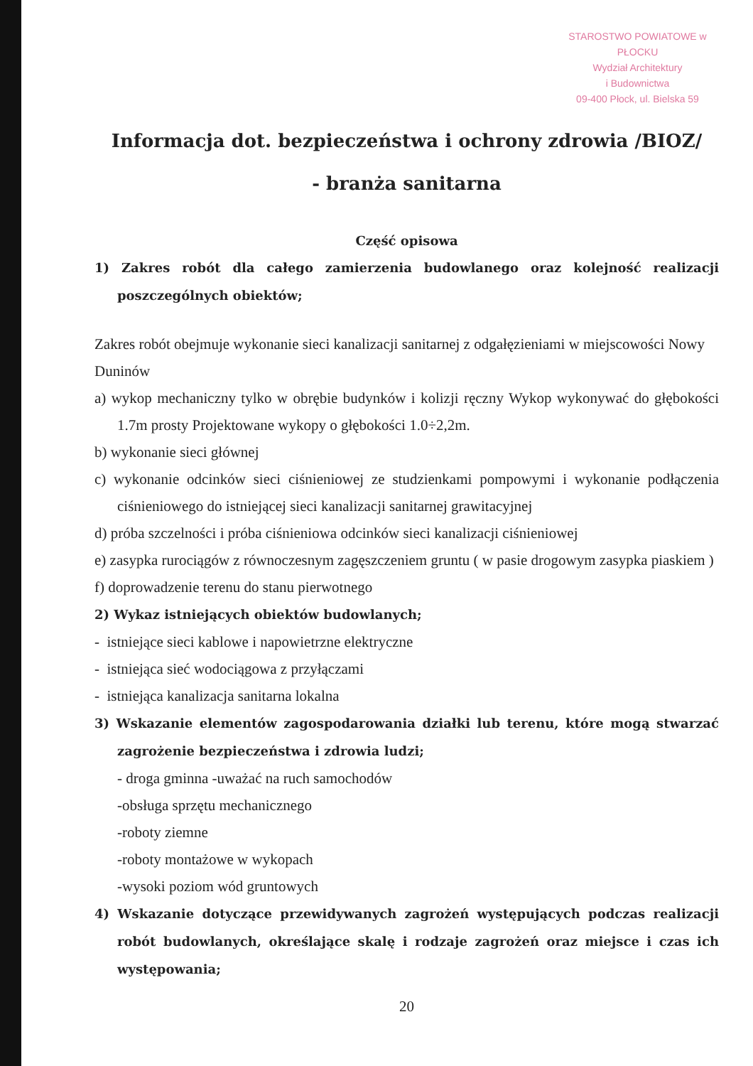STAROSTWO POWIATOWE w PŁOCKU
Wydział Architektury
i Budownictwa
09-400 Płock, ul. Bielska 59
Informacja dot. bezpieczeństwa i ochrony zdrowia /BIOZ/
- branża sanitarna
Część opisowa
1) Zakres robót dla całego zamierzenia budowlanego oraz kolejność realizacji poszczególnych obiektów;
Zakres robót obejmuje wykonanie sieci kanalizacji sanitarnej z odgałęzieniami w miejscowości Nowy Duninów
a) wykop mechaniczny tylko w obrębie budynków i kolizji ręczny Wykop wykonywać do głębokości 1.7m prosty Projektowane wykopy o głębokości 1.0÷2,2m.
b) wykonanie sieci głównej
c) wykonanie odcinków sieci ciśnieniowej ze studzienkami pompowymi i wykonanie podłączenia ciśnieniowego do istniejącej sieci kanalizacji sanitarnej grawitacyjnej
d) próba szczelności i próba ciśnieniowa odcinków sieci kanalizacji ciśnieniowej
e) zasypka rurociągów z równoczesnym zagęszczeniem gruntu ( w pasie drogowym zasypka piaskiem )
f) doprowadzenie terenu do stanu pierwotnego
2) Wykaz istniejących obiektów budowlanych;
- istniejące sieci kablowe i napowietrzne elektryczne
- istniejąca sieć wodociągowa z przyłączami
- istniejąca kanalizacja sanitarna lokalna
3) Wskazanie elementów zagospodarowania działki lub terenu, które mogą stwarzać zagrożenie bezpieczeństwa i zdrowia ludzi;
- droga gminna -uważać na ruch samochodów
-obsługa sprzętu mechanicznego
-roboty ziemne
-roboty montażowe w wykopach
-wysoki poziom wód gruntowych
4) Wskazanie dotyczące przewidywanych zagrożeń występujących podczas realizacji robót budowlanych, określające skalę i rodzaje zagrożeń oraz miejsce i czas ich występowania;
20